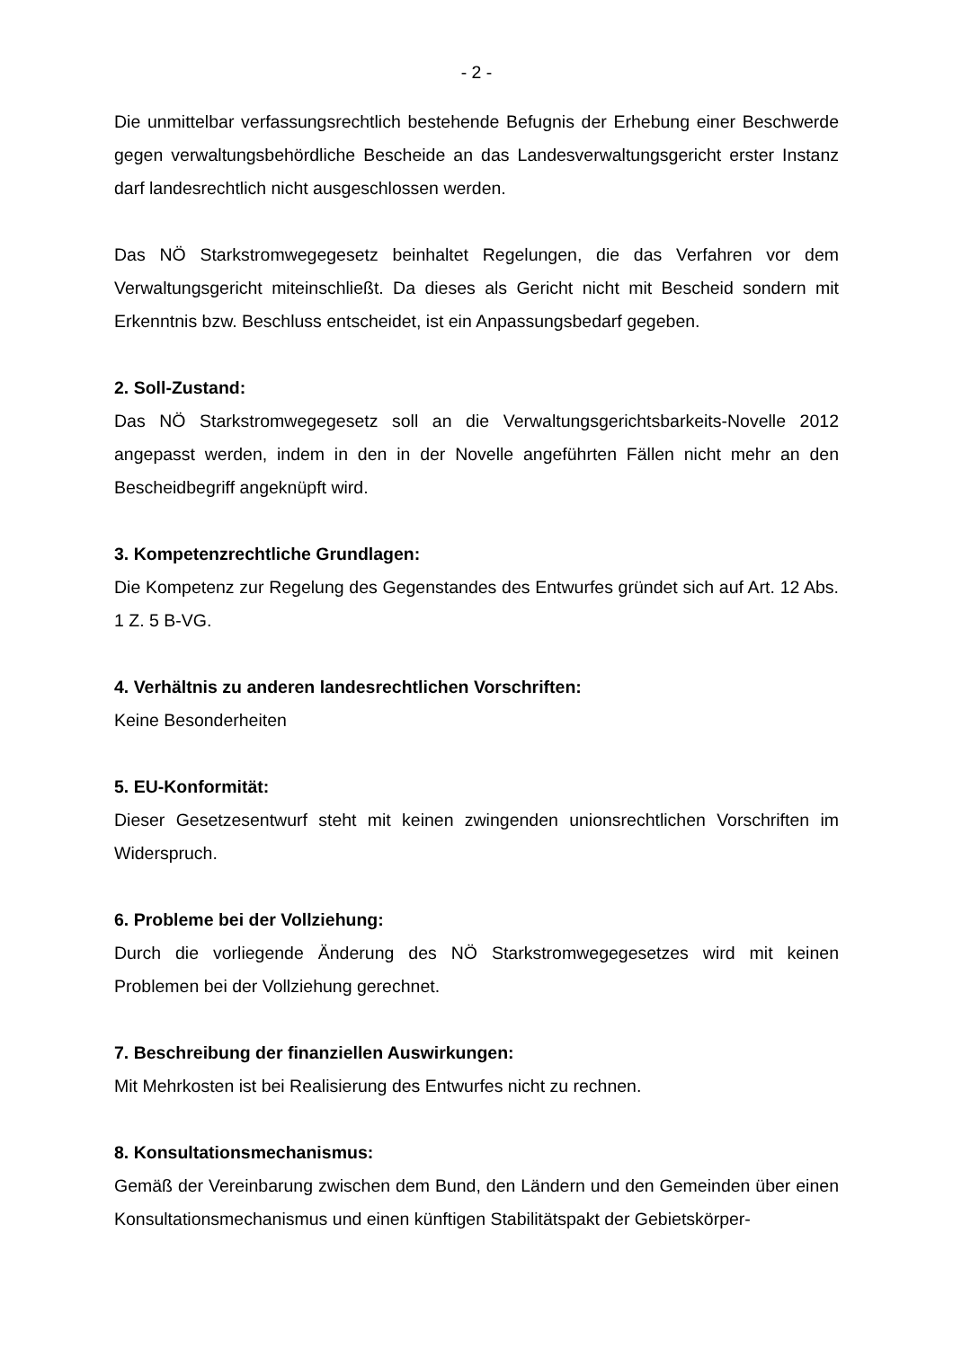- 2 -
Die unmittelbar verfassungsrechtlich bestehende Befugnis der Erhebung einer Beschwerde gegen verwaltungsbehördliche Bescheide an das Landesverwaltungsgericht erster Instanz darf landesrechtlich nicht ausgeschlossen werden.
Das NÖ Starkstromwegegesetz beinhaltet Regelungen, die das Verfahren vor dem Verwaltungsgericht miteinschließt. Da dieses als Gericht nicht mit Bescheid sondern mit Erkenntnis bzw. Beschluss entscheidet, ist ein Anpassungsbedarf gegeben.
2. Soll-Zustand:
Das NÖ Starkstromwegegesetz soll an die Verwaltungsgerichtsbarkeits-Novelle 2012 angepasst werden, indem in den in der Novelle angeführten Fällen nicht mehr an den Bescheidbegriff angeknüpft wird.
3. Kompetenzrechtliche Grundlagen:
Die Kompetenz zur Regelung des Gegenstandes des Entwurfes gründet sich auf Art. 12 Abs. 1 Z. 5 B-VG.
4. Verhältnis zu anderen landesrechtlichen Vorschriften:
Keine Besonderheiten
5. EU-Konformität:
Dieser Gesetzesentwurf steht mit keinen zwingenden unionsrechtlichen Vorschriften im Widerspruch.
6. Probleme bei der Vollziehung:
Durch die vorliegende Änderung des NÖ Starkstromwegegesetzes wird mit keinen Problemen bei der Vollziehung gerechnet.
7. Beschreibung der finanziellen Auswirkungen:
Mit Mehrkosten ist bei Realisierung des Entwurfes nicht zu rechnen.
8. Konsultationsmechanismus:
Gemäß der Vereinbarung zwischen dem Bund, den Ländern und den Gemeinden über einen Konsultationsmechanismus und einen künftigen Stabilitätspakt der Gebietskörper-